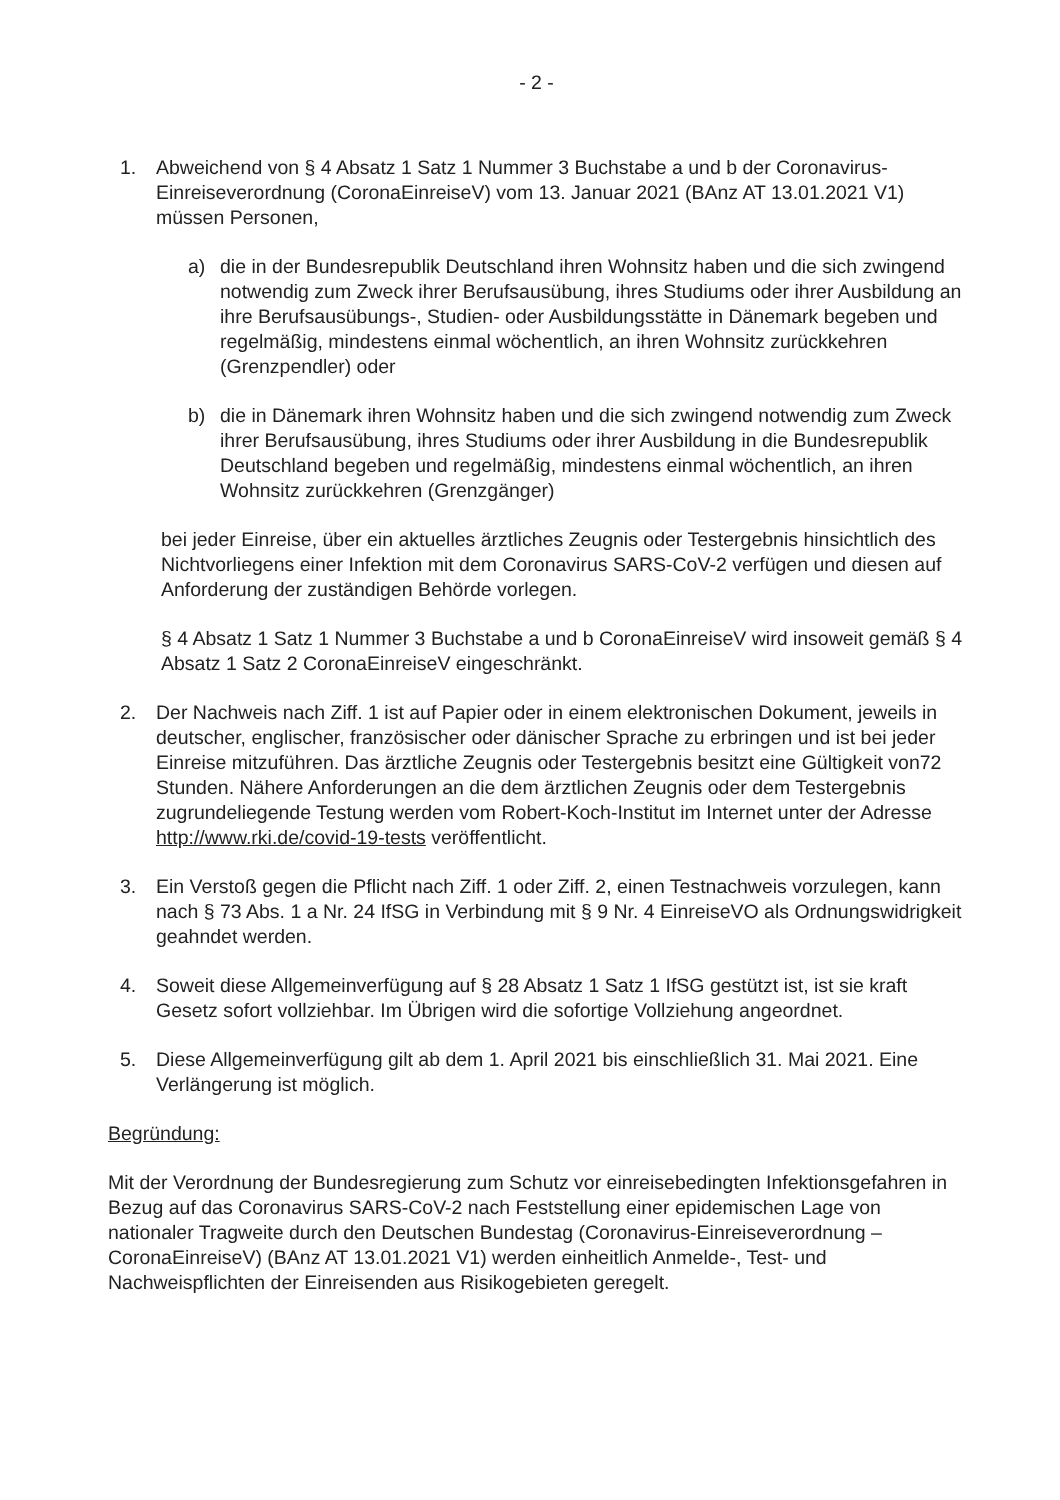- 2 -
1. Abweichend von § 4 Absatz 1 Satz 1 Nummer 3 Buchstabe a und b der Coronavirus-Einreiseverordnung (CoronaEinreiseV) vom 13. Januar 2021 (BAnz AT 13.01.2021 V1) müssen Personen,
a) die in der Bundesrepublik Deutschland ihren Wohnsitz haben und die sich zwingend notwendig zum Zweck ihrer Berufsausübung, ihres Studiums oder ihrer Ausbildung an ihre Berufsausübungs-, Studien- oder Ausbildungsstätte in Dänemark begeben und regelmäßig, mindestens einmal wöchentlich, an ihren Wohnsitz zurückkehren (Grenzpendler) oder
b) die in Dänemark ihren Wohnsitz haben und die sich zwingend notwendig zum Zweck ihrer Berufsausübung, ihres Studiums oder ihrer Ausbildung in die Bundesrepublik Deutschland begeben und regelmäßig, mindestens einmal wöchentlich, an ihren Wohnsitz zurückkehren (Grenzgänger)
bei jeder Einreise, über ein aktuelles ärztliches Zeugnis oder Testergebnis hinsichtlich des Nichtvorliegens einer Infektion mit dem Coronavirus SARS-CoV-2 verfügen und diesen auf Anforderung der zuständigen Behörde vorlegen.
§ 4 Absatz 1 Satz 1 Nummer 3 Buchstabe a und b CoronaEinreiseV wird insoweit gemäß § 4 Absatz 1 Satz 2 CoronaEinreiseV eingeschränkt.
2. Der Nachweis nach Ziff. 1 ist auf Papier oder in einem elektronischen Dokument, jeweils in deutscher, englischer, französischer oder dänischer Sprache zu erbringen und ist bei jeder Einreise mitzuführen. Das ärztliche Zeugnis oder Testergebnis besitzt eine Gültigkeit von72 Stunden. Nähere Anforderungen an die dem ärztlichen Zeugnis oder dem Testergebnis zugrundeliegende Testung werden vom Robert-Koch-Institut im Internet unter der Adresse http://www.rki.de/covid-19-tests veröffentlicht.
3. Ein Verstoß gegen die Pflicht nach Ziff. 1 oder Ziff. 2, einen Testnachweis vorzulegen, kann nach § 73 Abs. 1 a Nr. 24 IfSG in Verbindung mit § 9 Nr. 4 EinreiseVO als Ordnungswidrigkeit geahndet werden.
4. Soweit diese Allgemeinverfügung auf § 28 Absatz 1 Satz 1 IfSG gestützt ist, ist sie kraft Gesetz sofort vollziehbar. Im Übrigen wird die sofortige Vollziehung angeordnet.
5. Diese Allgemeinverfügung gilt ab dem 1. April 2021 bis einschließlich 31. Mai 2021. Eine Verlängerung ist möglich.
Begründung:
Mit der Verordnung der Bundesregierung zum Schutz vor einreisebedingten Infektionsgefahren in Bezug auf das Coronavirus SARS-CoV-2 nach Feststellung einer epidemischen Lage von nationaler Tragweite durch den Deutschen Bundestag (Coronavirus-Einreiseverordnung – CoronaEinreiseV) (BAnz AT 13.01.2021 V1) werden einheitlich Anmelde-, Test- und Nachweispflichten der Einreisenden aus Risikogebieten geregelt.